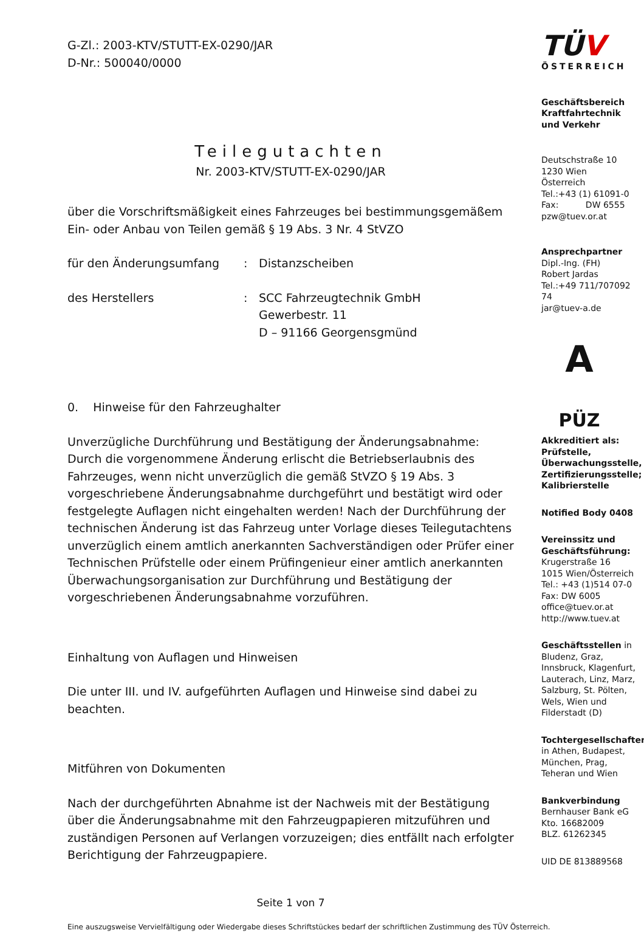G-Zl.: 2003-KTV/STUTT-EX-0290/JAR
D-Nr.: 500040/0000
Teilegutachten
Nr. 2003-KTV/STUTT-EX-0290/JAR
über die Vorschriftsmäßigkeit eines Fahrzeuges bei bestimmungsgemäßem Ein- oder Anbau von Teilen gemäß § 19 Abs. 3 Nr. 4 StVZO
für den Änderungsumfang : Distanzscheiben
des Herstellers : SCC Fahrzeugtechnik GmbH
Gewerbestr. 11
D – 91166 Georgensgmünd
0. Hinweise für den Fahrzeughalter
Unverzügliche Durchführung und Bestätigung der Änderungsabnahme:
Durch die vorgenommene Änderung erlischt die Betriebserlaubnis des Fahrzeuges, wenn nicht unverzüglich die gemäß StVZO § 19 Abs. 3 vorgeschriebene Änderungsabnahme durchgeführt und bestätigt wird oder festgelegte Auflagen nicht eingehalten werden! Nach der Durchführung der technischen Änderung ist das Fahrzeug unter Vorlage dieses Teilegutachtens unverzüglich einem amtlich anerkannten Sachverständigen oder Prüfer einer Technischen Prüfstelle oder einem Prüfingenieur einer amtlich anerkannten Überwachungsorganisation zur Durchführung und Bestätigung der vorgeschriebenen Änderungsabnahme vorzuführen.
Einhaltung von Auflagen und Hinweisen
Die unter III. und IV. aufgeführten Auflagen und Hinweise sind dabei zu beachten.
Mitführen von Dokumenten
Nach der durchgeführten Abnahme ist der Nachweis mit der Bestätigung über die Änderungsabnahme mit den Fahrzeugpapieren mitzuführen und zuständigen Personen auf Verlangen vorzuzeigen; dies entfällt nach erfolgter Berichtigung der Fahrzeugpapiere.
Seite 1 von 7
Eine auszugsweise Vervielfältigung oder Wiedergabe dieses Schriftstückes bedarf der schriftlichen Zustimmung des TÜV Österreich.
TÜV
ÖSTERREICH
Geschäftsbereich Kraftfahrtechnik und Verkehr
Deutschstraße 10
1230 Wien
Österreich
Tel.:+43 (1) 61091-0
Fax: DW 6555
pzw@tuev.or.at
Ansprechpartner
Dipl.-Ing. (FH)
Robert Jardas
Tel.:+49 711/707092 74
jar@tuev-a.de
A
PÜZ
Akkreditiert als:
Prüfstelle, Überwachungsstelle, Zertifizierungsstelle; Kalibrierstelle
Notified Body 0408
Vereinssitz und Geschäftsführung:
Krugerstraße 16
1015 Wien/Österreich
Tel.: +43 (1)514 07-0
Fax: DW 6005
office@tuev.or.at
http://www.tuev.at
Geschäftsstellen in Bludenz, Graz, Innsbruck, Klagenfurt, Lauterach, Linz, Marz, Salzburg, St. Pölten, Wels, Wien und Filderstadt (D)
Tochtergesellschaften in Athen, Budapest, München, Prag, Teheran und Wien
Bankverbindung
Bernhauser Bank eG
Kto. 16682009
BLZ. 61262345
UID DE 813889568